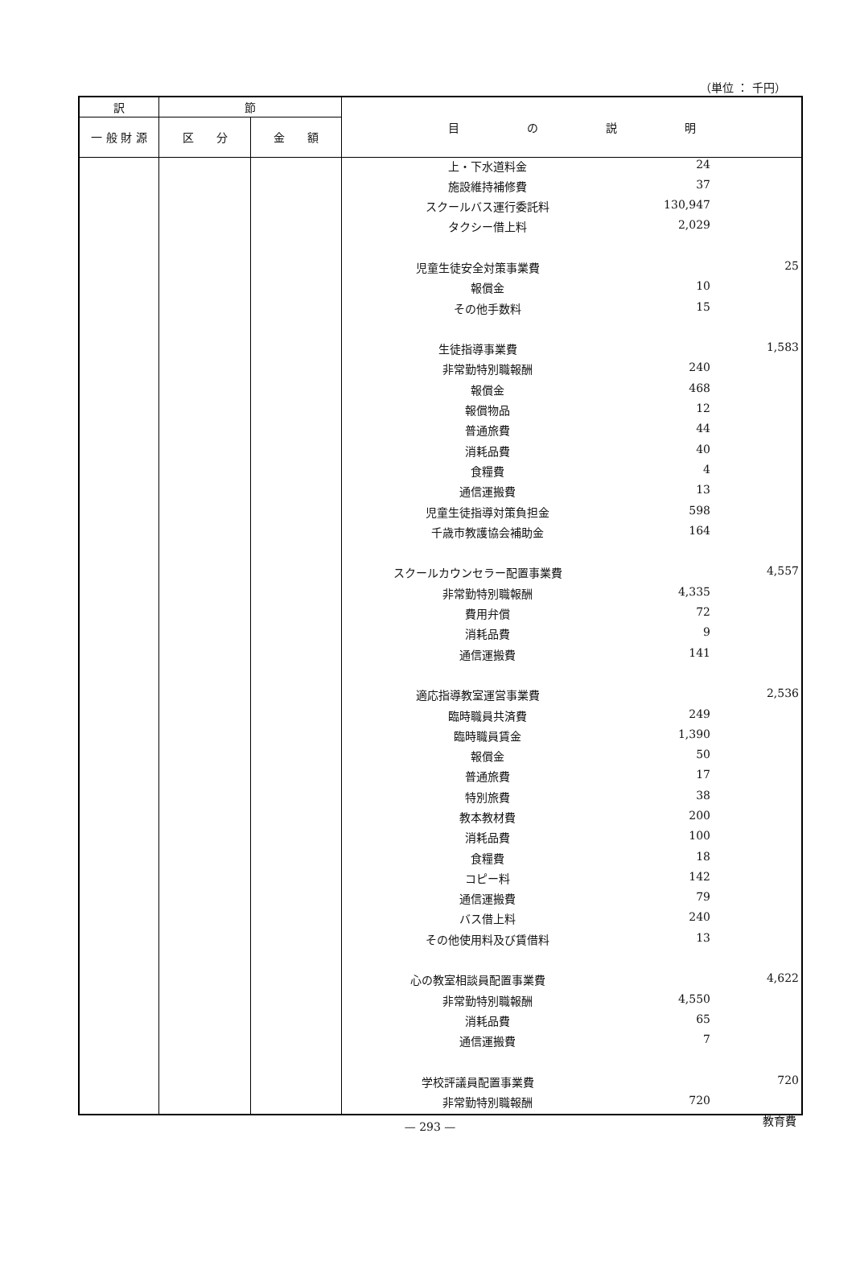（単位 ： 千円）
| 訳 | 節 | | 目 の 説 明 |
| --- | --- | --- | --- |
| 一 般 財 源 | 区 分 | 金 額 | |
| | | | / 上・下水道料金 / 24 / / / 施設維持補修費 / 37 / / / スクールバス運行委託料 / 130,947 / / / タクシー借上料 / 2,029 / / / 児童生徒安全対策事業費 / / 25 / / 報償金 / 10 / / / その他手数料 / 15 / / / 生徒指導事業費 / / 1,583 / / 非常勤特別職報酬 / 240 / / / 報償金 / 468 / / / 報償物品 / 12 / / / 普通旅費 / 44 / / / 消耗品費 / 40 / / / 食糧費 / 4 / / / 通信運搬費 / 13 / / / 児童生徒指導対策負担金 / 598 / / / 千歳市教護協会補助金 / 164 / / / スクールカウンセラー配置事業費 / / 4,557 / / 非常勤特別職報酬 / 4,335 / / / 費用弁償 / 72 / / / 消耗品費 / 9 / / / 通信運搬費 / 141 / / / 適応指導教室運営事業費 / / 2,536 / / 臨時職員共済費 / 249 / / / 臨時職員賃金 / 1,390 / / / 報償金 / 50 / / / 普通旅費 / 17 / / / 特別旅費 / 38 / / / 教本教材費 / 200 / / / 消耗品費 / 100 / / / 食糧費 / 18 / / / コピー料 / 142 / / / 通信運搬費 / 79 / / / バス借上料 / 240 / / / その他使用料及び賃借料 / 13 / / / 心の教室相談員配置事業費 / / 4,622 / / 非常勤特別職報酬 / 4,550 / / / 消耗品費 / 65 / / / 通信運搬費 / 7 / / / 学校評議員配置事業費 / / 720 / / 非常勤特別職報酬 / 720 / / |
教育費
— 293 —